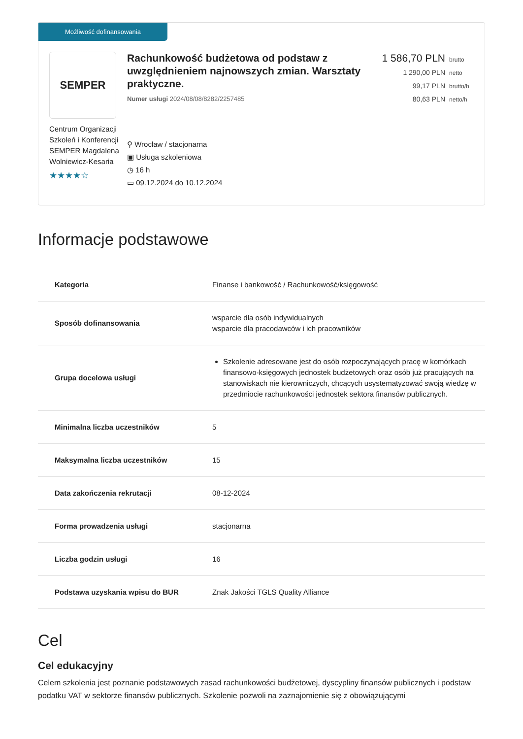Możliwość dofinansowania
SEMPER
Centrum Organizacji Szkoleń i Konferencji SEMPER Magdalena Wolniewicz-Kesaria
★★★★☆
Rachunkowość budżetowa od podstaw z uwzględnieniem najnowszych zmian. Warsztaty praktyczne.
Numer usługi 2024/08/08/8282/2257485
⚲ Wrocław / stacjonarna
▣ Usługa szkoleniowa
◷ 16 h
▭ 09.12.2024 do 10.12.2024
1 586,70 PLN brutto
1 290,00 PLN netto
99,17 PLN brutto/h
80,63 PLN netto/h
Informacje podstawowe
| Kategoria | Finanse i bankowość / Rachunkowość/księgowość |
| Sposób dofinansowania | wsparcie dla osób indywidualnych wsparcie dla pracodawców i ich pracowników |
| Grupa docelowa usługi | Szkolenie adresowane jest do osób rozpoczynających pracę w komórkach finansowo-księgowych jednostek budżetowych oraz osób już pracujących na stanowiskach nie kierowniczych, chcących usystematyzować swoją wiedzę w przedmiocie rachunkowości jednostek sektora finansów publicznych. |
| Minimalna liczba uczestników | 5 |
| Maksymalna liczba uczestników | 15 |
| Data zakończenia rekrutacji | 08-12-2024 |
| Forma prowadzenia usługi | stacjonarna |
| Liczba godzin usługi | 16 |
| Podstawa uzyskania wpisu do BUR | Znak Jakości TGLS Quality Alliance |
Cel
Cel edukacyjny
Celem szkolenia jest poznanie podstawowych zasad rachunkowości budżetowej, dyscypliny finansów publicznych i podstaw podatku VAT w sektorze finansów publicznych. Szkolenie pozwoli na zaznajomienie się z obowiązującymi